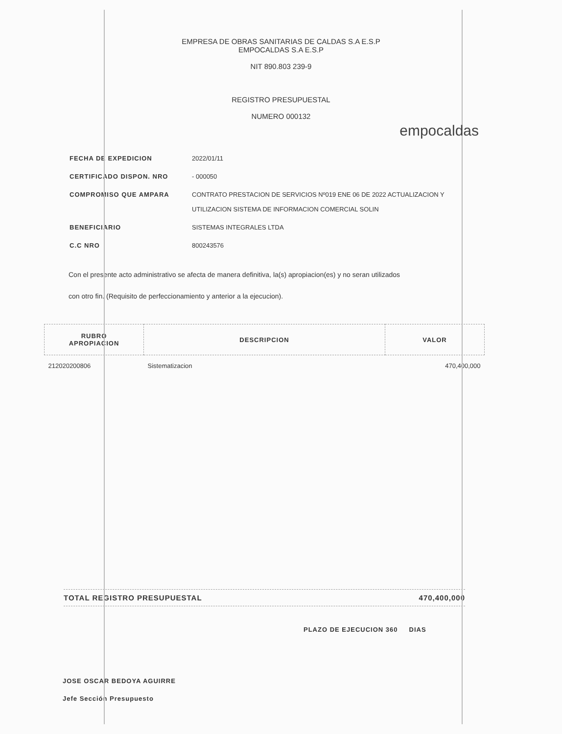EMPRESA DE OBRAS SANITARIAS DE CALDAS S.A E.S.P
EMPOCALDAS S.A E.S.P
NIT 890.803 239-9
REGISTRO PRESUPUESTAL
NUMERO 000132
empocaldas
FECHA DE EXPEDICION 2022/01/11
CERTIFICADO DISPON. NRO - 000050
COMPROMISO QUE AMPARA CONTRATO PRESTACION DE SERVICIOS Nº019 ENE 06 DE 2022 ACTUALIZACION Y
UTILIZACION SISTEMA DE INFORMACION COMERCIAL SOLIN
BENEFICIARIO SISTEMAS INTEGRALES LTDA
C.C NRO 800243576
Con el presente acto administrativo se afecta de manera definitiva, la(s) apropiacion(es) y no seran utilizados con otro fin. (Requisito de perfeccionamiento y anterior a la ejecucion).
| RUBRO APROPIACION | DESCRIPCION | VALOR |
| --- | --- | --- |
| 212020200806 | Sistematizacion | 470,400,000 |
TOTAL REGISTRO PRESUPUESTAL 470,400,000
PLAZO DE EJECUCION 360 DIAS
JOSE OSCAR BEDOYA AGUIRRE
Jefe Sección Presupuesto